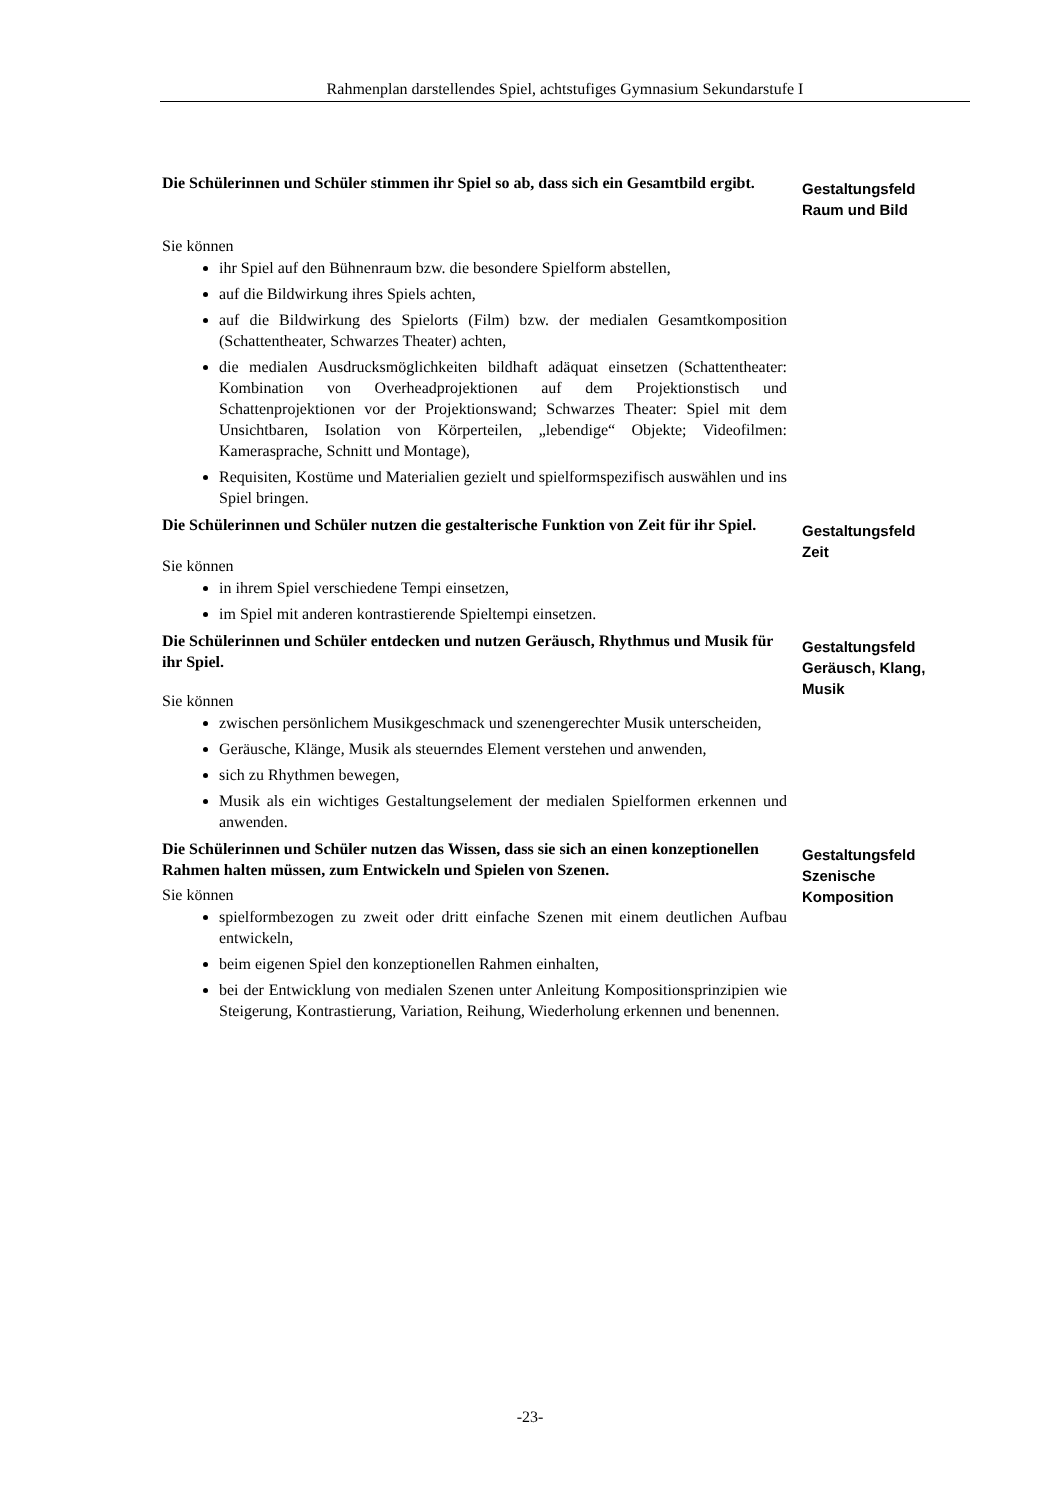Rahmenplan darstellendes Spiel, achtstufiges Gymnasium Sekundarstufe I
Die Schülerinnen und Schüler stimmen ihr Spiel so ab, dass sich ein Gesamtbild ergibt.
Sie können
ihr Spiel auf den Bühnenraum bzw. die besondere Spielform abstellen,
auf die Bildwirkung ihres Spiels achten,
auf die Bildwirkung des Spielorts (Film) bzw. der medialen Gesamtkomposition (Schattentheater, Schwarzes Theater) achten,
die medialen Ausdrucksmöglichkeiten bildhaft adäquat einsetzen (Schattentheater: Kombination von Overheadprojektionen auf dem Projektionstisch und Schattenprojektionen vor der Projektionswand; Schwarzes Theater: Spiel mit dem Unsichtbaren, Isolation von Körperteilen, „lebendige“ Objekte; Videofilmen: Kamerasprache, Schnitt und Montage),
Requisiten, Kostüme und Materialien gezielt und spielformspezifisch auswählen und ins Spiel bringen.
Gestaltungsfeld
Raum und Bild
Die Schülerinnen und Schüler nutzen die gestalterische Funktion von Zeit für ihr Spiel.
Sie können
in ihrem Spiel verschiedene Tempi einsetzen,
im Spiel mit anderen kontrastierende Spieltempi einsetzen.
Gestaltungsfeld
Zeit
Die Schülerinnen und Schüler entdecken und nutzen Geräusch, Rhythmus und Musik für ihr Spiel.
Sie können
zwischen persönlichem Musikgeschmack und szenengerechter Musik unterscheiden,
Geräusche, Klänge, Musik als steuerndes Element verstehen und anwenden,
sich zu Rhythmen bewegen,
Musik als ein wichtiges Gestaltungselement der medialen Spielformen erkennen und anwenden.
Gestaltungsfeld
Geräusch, Klang,
Musik
Die Schülerinnen und Schüler nutzen das Wissen, dass sie sich an einen konzeptionellen Rahmen halten müssen, zum Entwickeln und Spielen von Szenen.
Sie können
spielformbezogen zu zweit oder dritt einfache Szenen mit einem deutlichen Aufbau entwickeln,
beim eigenen Spiel den konzeptionellen Rahmen einhalten,
bei der Entwicklung von medialen Szenen unter Anleitung Kompositionsprinzipien wie Steigerung, Kontrastierung, Variation, Reihung, Wiederholung erkennen und benennen.
Gestaltungsfeld
Szenische
Komposition
-23-